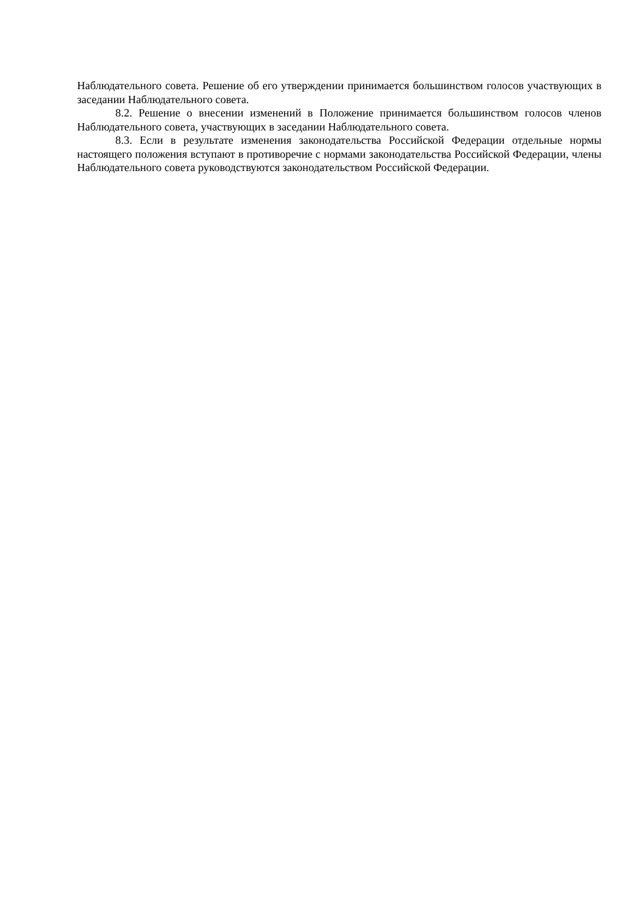Наблюдательного совета. Решение об его утверждении принимается большинством голосов участвующих в заседании Наблюдательного совета.
8.2. Решение о внесении изменений в Положение принимается большинством голосов членов Наблюдательного совета, участвующих в заседании Наблюдательного совета.
8.3. Если в результате изменения законодательства Российской Федерации отдельные нормы настоящего положения вступают в противоречие с нормами законодательства Российской Федерации, члены Наблюдательного совета руководствуются законодательством Российской Федерации.